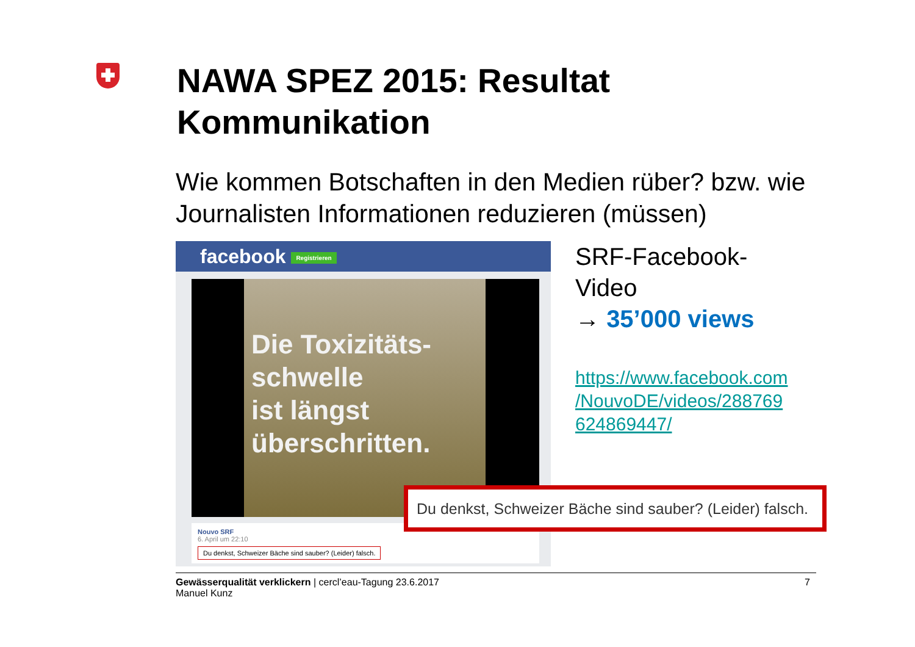NAWA SPEZ 2015: Resultat
Kommunikation
Wie kommen Botschaften in den Medien rüber? bzw. wie Journalisten Informationen reduzieren (müssen)
facebook Registrieren
Die Toxizitäts-
schwelle
ist längst
überschritten.
Nouvo SRF
6. April um 22:10
Du denkst, Schweizer Bäche sind sauber? (Leider) falsch.
SRF-Facebook-
Video
→ 35’000 views
https://www.facebook.com /NouvoDE/videos/288769 624869447/
Du denkst, Schweizer Bäche sind sauber? (Leider) falsch.
Gewässerqualität verklickern | cercl’eau-Tagung 23.6.2017
Manuel Kunz
7